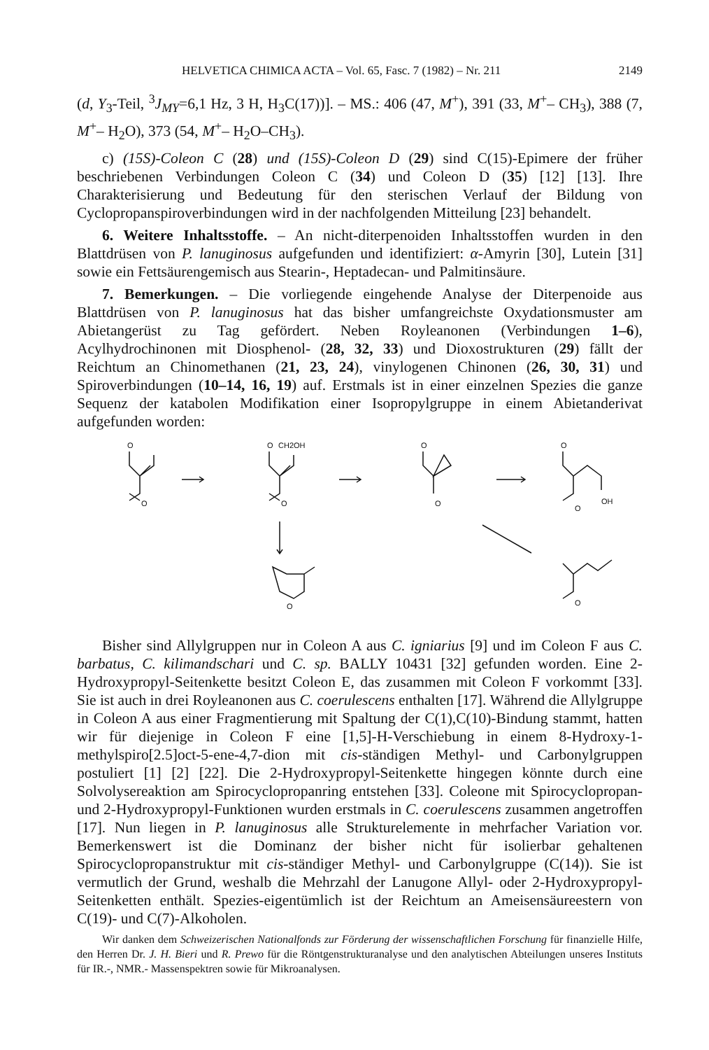HELVETICA CHIMICA ACTA – Vol. 65, Fasc. 7 (1982) – Nr. 211 2149
(d, Y<sub>3</sub>-Teil, <sup>3</sup>J<sub>MY</sub>=6,1 Hz, 3 H, H<sub>3</sub>C(17))]. – MS.: 406 (47, M<sup>+</sup>), 391 (33, M<sup>+</sup>– CH<sub>3</sub>), 388 (7, M<sup>+</sup>– H<sub>2</sub>O), 373 (54, M<sup>+</sup>– H<sub>2</sub>O–CH<sub>3</sub>).
c) (15S)-Coleon C (28) und (15S)-Coleon D (29) sind C(15)-Epimere der früher beschriebenen Verbindungen Coleon C (34) und Coleon D (35) [12] [13]. Ihre Charakterisierung und Bedeutung für den sterischen Verlauf der Bildung von Cyclopropanspiroverbindungen wird in der nachfolgenden Mitteilung [23] behandelt.
6. Weitere Inhaltsstoffe. – An nicht-diterpenoiden Inhaltsstoffen wurden in den Blattdrüsen von P. lanuginosus aufgefunden und identifiziert: α-Amyrin [30], Lutein [31] sowie ein Fettsäurengemisch aus Stearin-, Heptadecan- und Palmitinsäure.
7. Bemerkungen. – Die vorliegende eingehende Analyse der Diterpenoide aus Blattdrüsen von P. lanuginosus hat das bisher umfangreichste Oxydationsmuster am Abietangerüst zu Tag gefördert. Neben Royleanonen (Verbindungen 1–6), Acylhydrochinonen mit Diosphenol- (28, 32, 33) und Dioxostrukturen (29) fällt der Reichtum an Chinomethanen (21, 23, 24), vinylogenen Chinonen (26, 30, 31) und Spiroverbindungen (10–14, 16, 19) auf. Erstmals ist in einer einzelnen Spezies die ganze Sequenz der katabolen Modifikation einer Isopropylgruppe in einem Abietanderivat aufgefunden worden:
O
O
O
CH2OH
O
O
O
O
OH
O
O
O
Bisher sind Allylgruppen nur in Coleon A aus C. igniarius [9] und im Coleon F aus C. barbatus, C. kilimandschari und C. sp. BALLY 10431 [32] gefunden worden. Eine 2-Hydroxypropyl-Seitenkette besitzt Coleon E, das zusammen mit Coleon F vorkommt [33]. Sie ist auch in drei Royleanonen aus C. coerulescens enthalten [17]. Während die Allylgruppe in Coleon A aus einer Fragmentierung mit Spaltung der C(1),C(10)-Bindung stammt, hatten wir für diejenige in Coleon F eine [1,5]-H-Verschiebung in einem 8-Hydroxy-1-methylspiro[2.5]oct-5-ene-4,7-dion mit cis-ständigen Methyl- und Carbonylgruppen postuliert [1] [2] [22]. Die 2-Hydroxypropyl-Seitenkette hingegen könnte durch eine Solvolysereaktion am Spirocyclopropanring entstehen [33]. Coleone mit Spirocyclopropan- und 2-Hydroxypropyl-Funktionen wurden erstmals in C. coerulescens zusammen angetroffen [17]. Nun liegen in P. lanuginosus alle Strukturelemente in mehrfacher Variation vor. Bemerkenswert ist die Dominanz der bisher nicht für isolierbar gehaltenen Spirocyclopropanstruktur mit cis-ständiger Methyl- und Carbonylgruppe (C(14)). Sie ist vermutlich der Grund, weshalb die Mehrzahl der Lanugone Allyl- oder 2-Hydroxypropyl-Seitenketten enthält. Spezies-eigentümlich ist der Reichtum an Ameisensäureestern von C(19)- und C(7)-Alkoholen.
Wir danken dem Schweizerischen Nationalfonds zur Förderung der wissenschaftlichen Forschung für finanzielle Hilfe, den Herren Dr. J. H. Bieri und R. Prewo für die Röntgenstrukturanalyse und den analytischen Abteilungen unseres Instituts für IR.-, NMR.- Massenspektren sowie für Mikroanalysen.